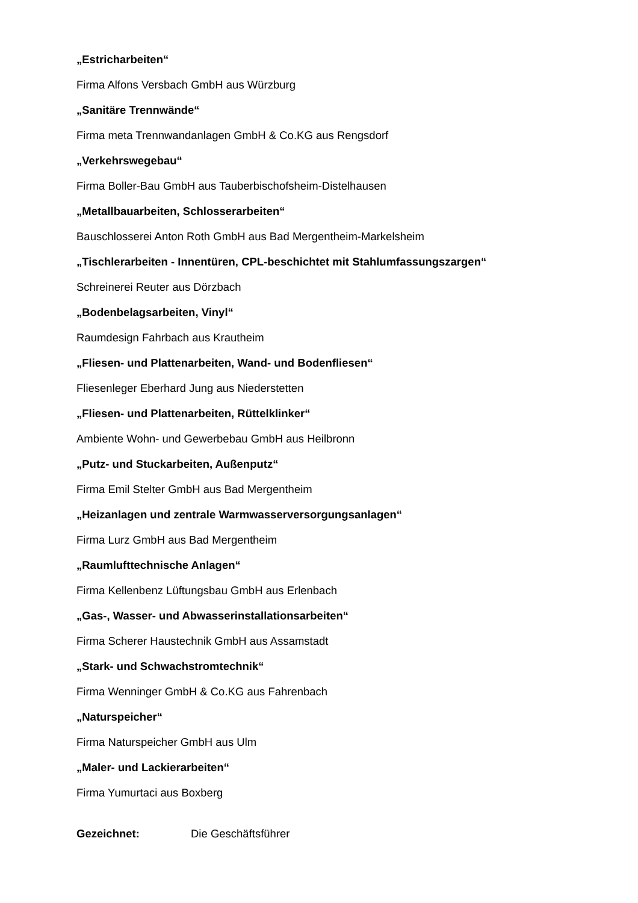„Estricharbeiten“
Firma Alfons Versbach GmbH aus Würzburg
„Sanitäre Trennwände“
Firma meta Trennwandanlagen GmbH & Co.KG aus Rengsdorf
„Verkehrswegebau“
Firma Boller-Bau GmbH aus Tauberbischofsheim-Distelhausen
„Metallbauarbeiten, Schlosserarbeiten“
Bauschlosserei Anton Roth GmbH aus Bad Mergentheim-Markelsheim
„Tischlerarbeiten - Innentüren, CPL-beschichtet mit Stahlumfassungszargen“
Schreinerei Reuter aus Dörzbach
„Bodenbelagsarbeiten, Vinyl“
Raumdesign Fahrbach aus Krautheim
„Fliesen- und Plattenarbeiten, Wand- und Bodenfliesen“
Fliesenleger Eberhard Jung aus Niederstetten
„Fliesen- und Plattenarbeiten, Rüttelklinker“
Ambiente Wohn- und Gewerbebau GmbH aus Heilbronn
„Putz- und Stuckarbeiten, Außenputz“
Firma Emil Stelter GmbH aus Bad Mergentheim
„Heizanlagen und zentrale Warmwasserversorgungsanlagen“
Firma Lurz GmbH aus Bad Mergentheim
„Raumlufttechnische Anlagen“
Firma Kellenbenz Lüftungsbau GmbH aus Erlenbach
„Gas-, Wasser- und Abwasserinstallationsarbeiten“
Firma Scherer Haustechnik GmbH aus Assamstadt
„Stark- und Schwachstromtechnik“
Firma Wenninger GmbH & Co.KG aus Fahrenbach
„Naturspeicher“
Firma Naturspeicher GmbH aus Ulm
„Maler- und Lackierarbeiten“
Firma Yumurtaci aus Boxberg
Gezeichnet: Die Geschäftsführer